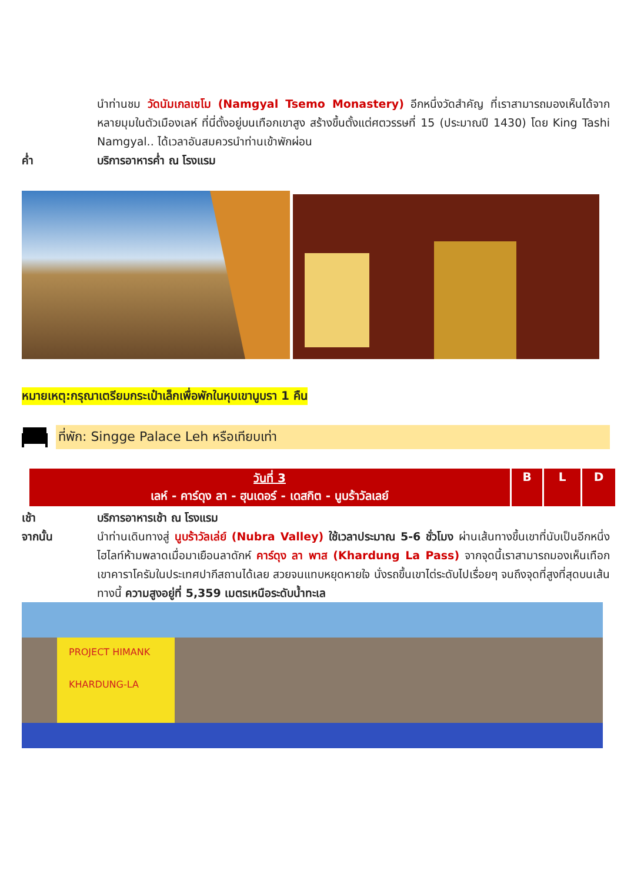นำท่านชม วัดนัมเกลเซโม (Namgyal Tsemo Monastery) อีกหนึ่งวัดสำคัญ ที่เราสามารถมองเห็นได้จากหลายมุมในตัวเมืองเลห์ ที่นี่ตั้งอยู่บนเทือกเขาสูง สร้างขึ้นตั้งแต่ศตวรรษที่ 15 (ประมาณปี 1430) โดย King Tashi Namgyal.. ได้เวลาอันสมควรนำท่านเข้าพักผ่อน
ค่ำ บริการอาหารค่ำ ณ โรงแรม
หมายเหตุ:กรุณาเตรียมกระเป๋าเล็กเพื่อพักในหุบเขานูบรา 1 คืน
ที่พัก: Singge Palace Leh หรือเทียบเท่า
| วันที่ 3 เลห์ - คาร์ดุง ลา - ฮุนเดอร์ - เดสกิต - นูบร้าวัลเลย์ | B | L | D |
เช้า บริการอาหารเช้า ณ โรงแรม
จากนั้น นำท่านเดินทางสู่ นูบร้าวัลเล่ย์ (Nubra Valley) ใช้เวลาประมาณ 5-6 ชั่วโมง ผ่านเส้นทางขึ้นเขาที่นับเป็นอีกหนึ่งไฮไลท์ห้ามพลาดเมื่อมาเยือนลาดักห์ คาร์ดุง ลา พาส (Khardung La Pass) จากจุดนี้เราสามารถมองเห็นเทือกเขาคาราโครัมในประเทศปากีสถานได้เลย สวยจนแทบหยุดหายใจ นั่งรถขึ้นเขาไต่ระดับไปเรื่อยๆ จนถึงจุดที่สูงที่สุดบนเส้นทางนี้ ความสูงอยู่ที่ 5,359 เมตรเหนือระดับน้ำทะเล
PROJECT HIMANK
KHARDUNG-LA